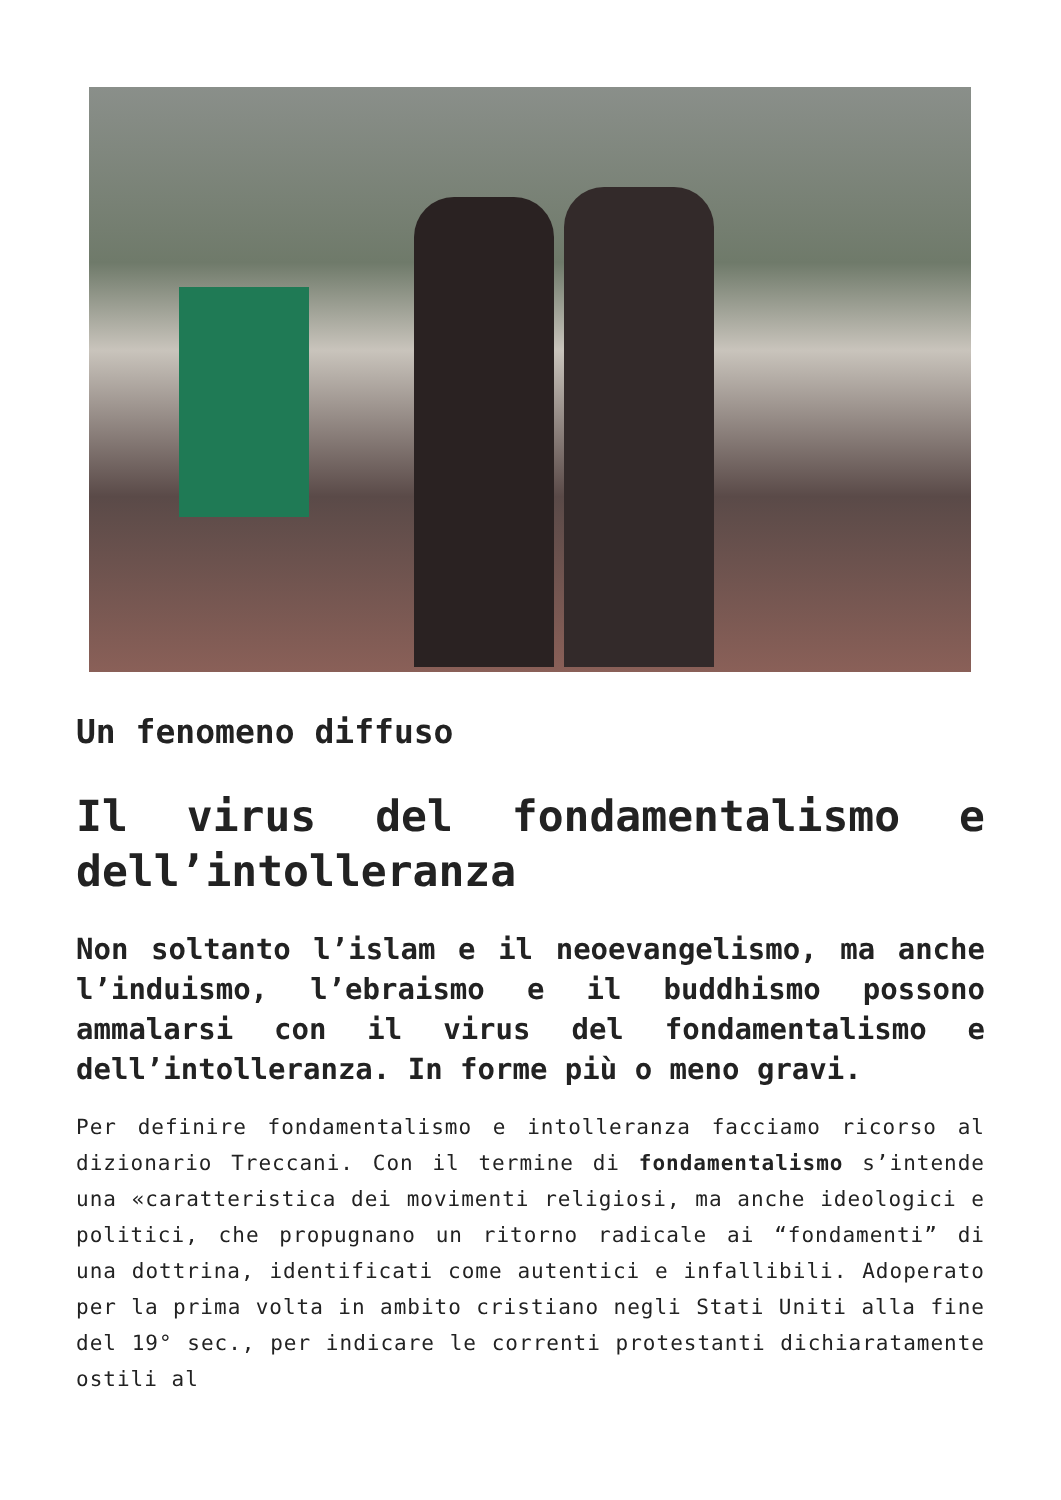Un fenomeno diffuso
Il virus del fondamentalismo e dell’intolleranza
Non soltanto l’islam e il neoevangelismo, ma anche l’induismo, l’ebraismo e il buddhismo possono ammalarsi con il virus del fondamentalismo e dell’intolleranza. In forme più o meno gravi.
Per definire fondamentalismo e intolleranza facciamo ricorso al dizionario Treccani. Con il termine di fondamentalismo s’intende una «caratteristica dei movimenti religiosi, ma anche ideologici e politici, che propugnano un ritorno radicale ai “fondamenti” di una dottrina, identificati come autentici e infallibili. Adoperato per la prima volta in ambito cristiano negli Stati Uniti alla fine del 19° sec., per indicare le correnti protestanti dichiaratamente ostili al